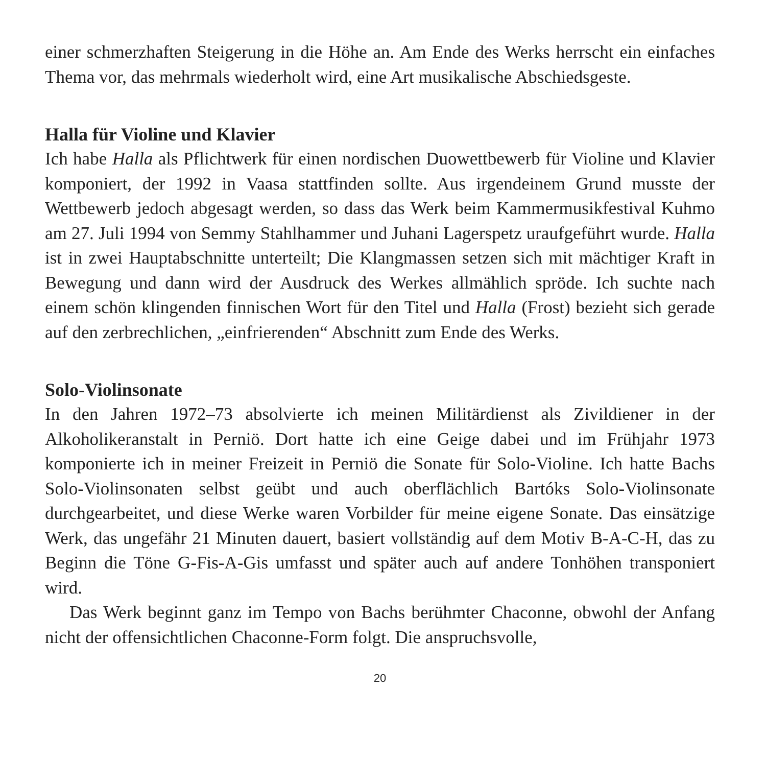einer schmerzhaften Steigerung in die Höhe an. Am Ende des Werks herrscht ein einfaches Thema vor, das mehrmals wiederholt wird, eine Art musikalische Abschiedsgeste.
Halla für Violine und Klavier
Ich habe Halla als Pflichtwerk für einen nordischen Duowettbewerb für Violine und Klavier komponiert, der 1992 in Vaasa stattfinden sollte. Aus irgendeinem Grund musste der Wettbewerb jedoch abgesagt werden, so dass das Werk beim Kammermusikfestival Kuhmo am 27. Juli 1994 von Semmy Stahlhammer und Juhani Lagerspetz uraufgeführt wurde. Halla ist in zwei Hauptabschnitte unterteilt; Die Klangmassen setzen sich mit mächtiger Kraft in Bewegung und dann wird der Ausdruck des Werkes allmählich spröde. Ich suchte nach einem schön klingenden finnischen Wort für den Titel und Halla (Frost) bezieht sich gerade auf den zerbrechlichen, „einfrierenden“ Abschnitt zum Ende des Werks.
Solo-Violinsonate
In den Jahren 1972–73 absolvierte ich meinen Militärdienst als Zivildiener in der Alkoholikeranstalt in Perniö. Dort hatte ich eine Geige dabei und im Frühjahr 1973 komponierte ich in meiner Freizeit in Perniö die Sonate für Solo-Violine. Ich hatte Bachs Solo-Violinsonaten selbst geübt und auch oberflächlich Bartóks Solo-Violinsonate durchgearbeitet, und diese Werke waren Vorbilder für meine eigene Sonate. Das einsätzige Werk, das ungefähr 21 Minuten dauert, basiert vollständig auf dem Motiv B-A-C-H, das zu Beginn die Töne G-Fis-A-Gis umfasst und später auch auf andere Tonhöhen transponiert wird.
Das Werk beginnt ganz im Tempo von Bachs berühmter Chaconne, obwohl der Anfang nicht der offensichtlichen Chaconne-Form folgt. Die anspruchsvolle,
20